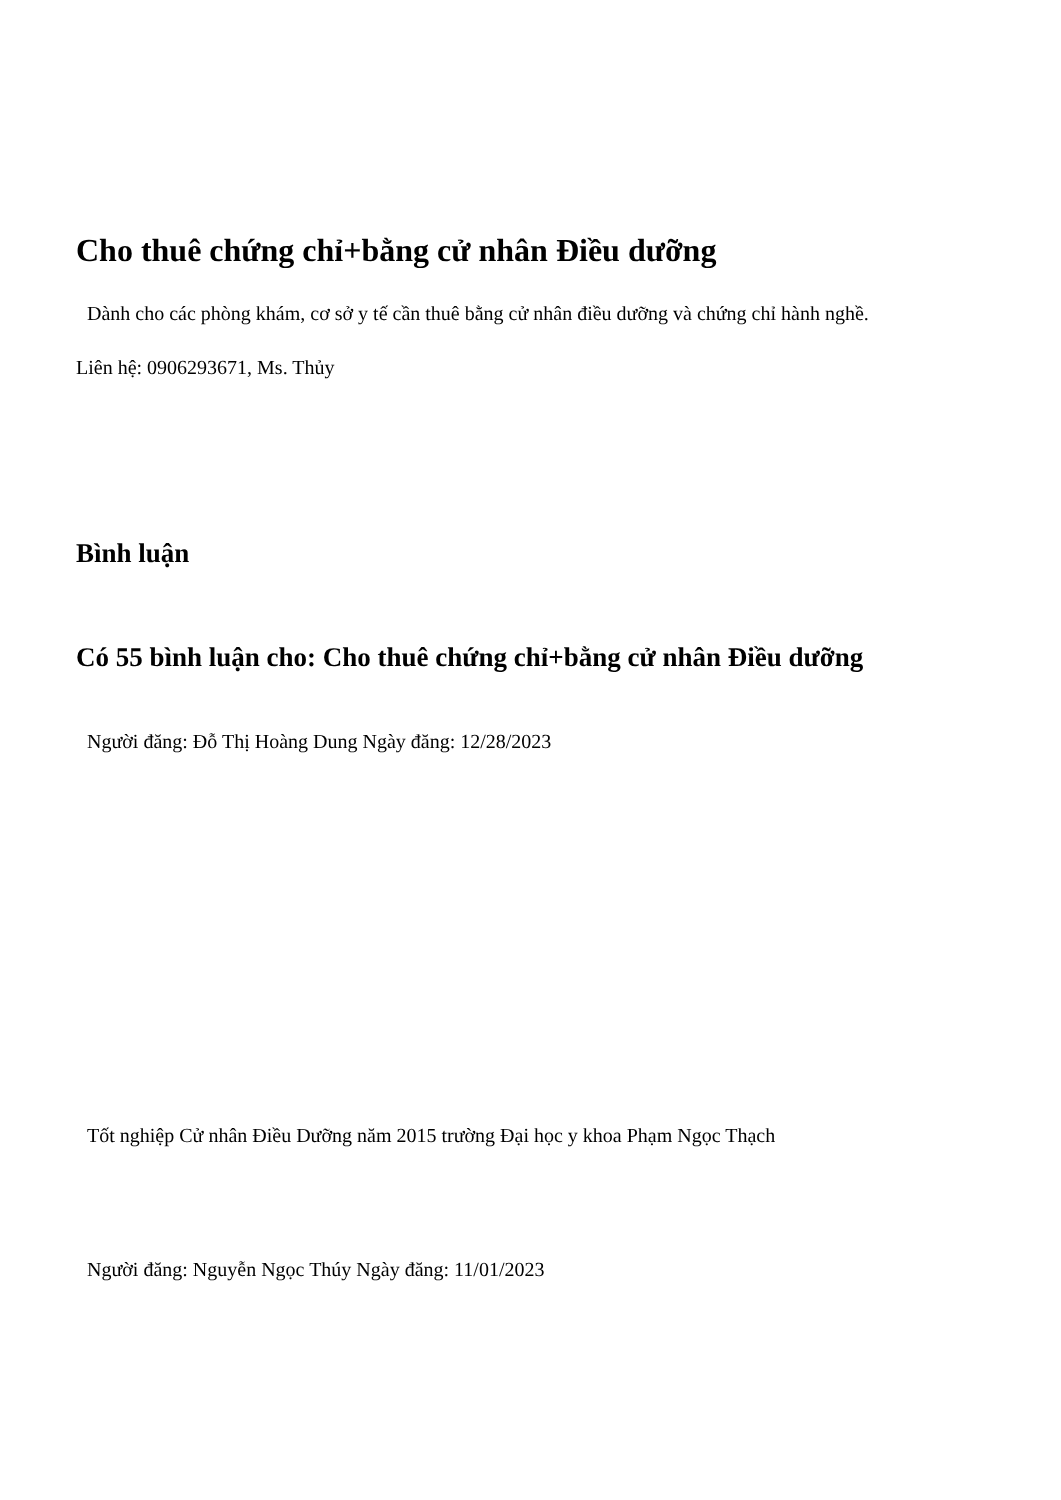Cho thuê chứng chỉ+bằng cử nhân Điều dưỡng
Dành cho các phòng khám, cơ sở y tế cần thuê bằng cử nhân điều dưỡng và chứng chỉ hành nghề.
Liên hệ: 0906293671, Ms. Thủy
Bình luận
Có 55 bình luận cho: Cho thuê chứng chỉ+bằng cử nhân Điều dưỡng
Người đăng: Đỗ Thị Hoàng Dung Ngày đăng: 12/28/2023
Tốt nghiệp Cử nhân Điều Dưỡng năm 2015 trường Đại học y khoa Phạm Ngọc Thạch
Người đăng: Nguyễn Ngọc Thúy Ngày đăng: 11/01/2023